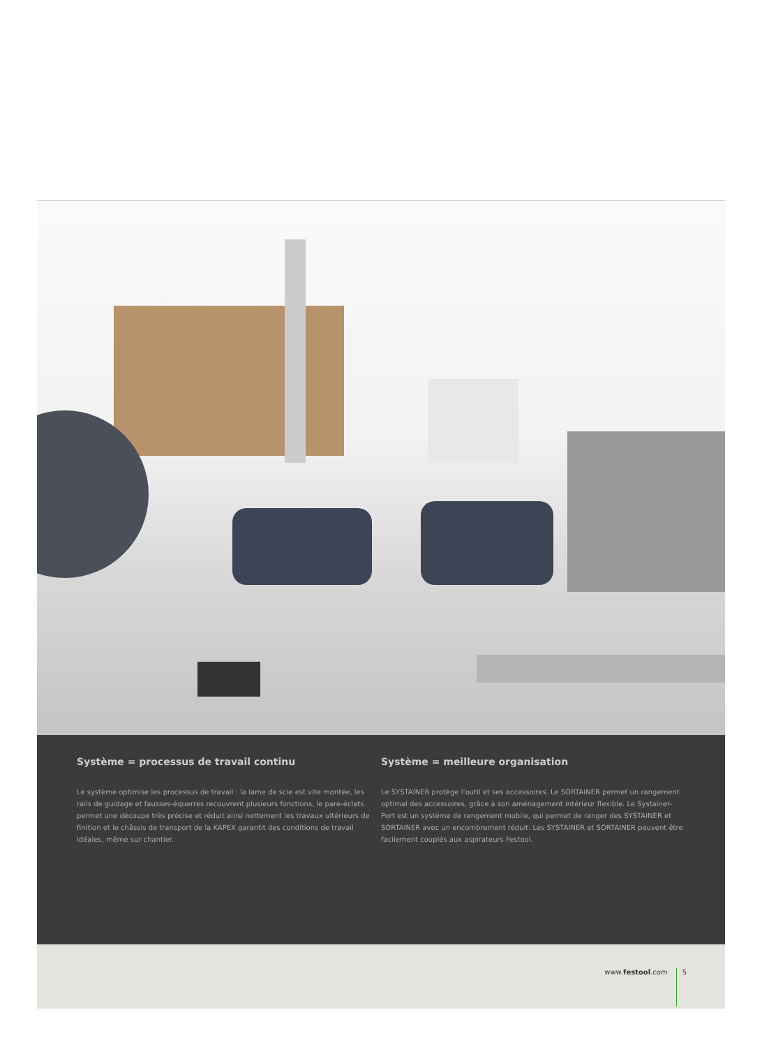Système = processus de travail continu
Le système optimise les processus de travail : la lame de scie est vite montée, les rails de guidage et fausses-équerres recouvrent plusieurs fonctions, le pare-éclats permet une découpe très précise et réduit ainsi nettement les travaux ultérieurs de finition et le châssis de transport de la KAPEX garantit des conditions de travail idéales, même sur chantier.
Système = meilleure organisation
Le SYSTAINER protège l’outil et ses accessoires. Le SORTAINER permet un rangement optimal des accessoires, grâce à son aménagement intérieur flexible. Le Systainer-Port est un système de rangement mobile, qui permet de ranger des SYSTAINER et SORTAINER avec un encombrement réduit. Les SYSTAINER et SORTAINER peuvent être facilement couplés aux aspirateurs Festool.
www.festool.com 5